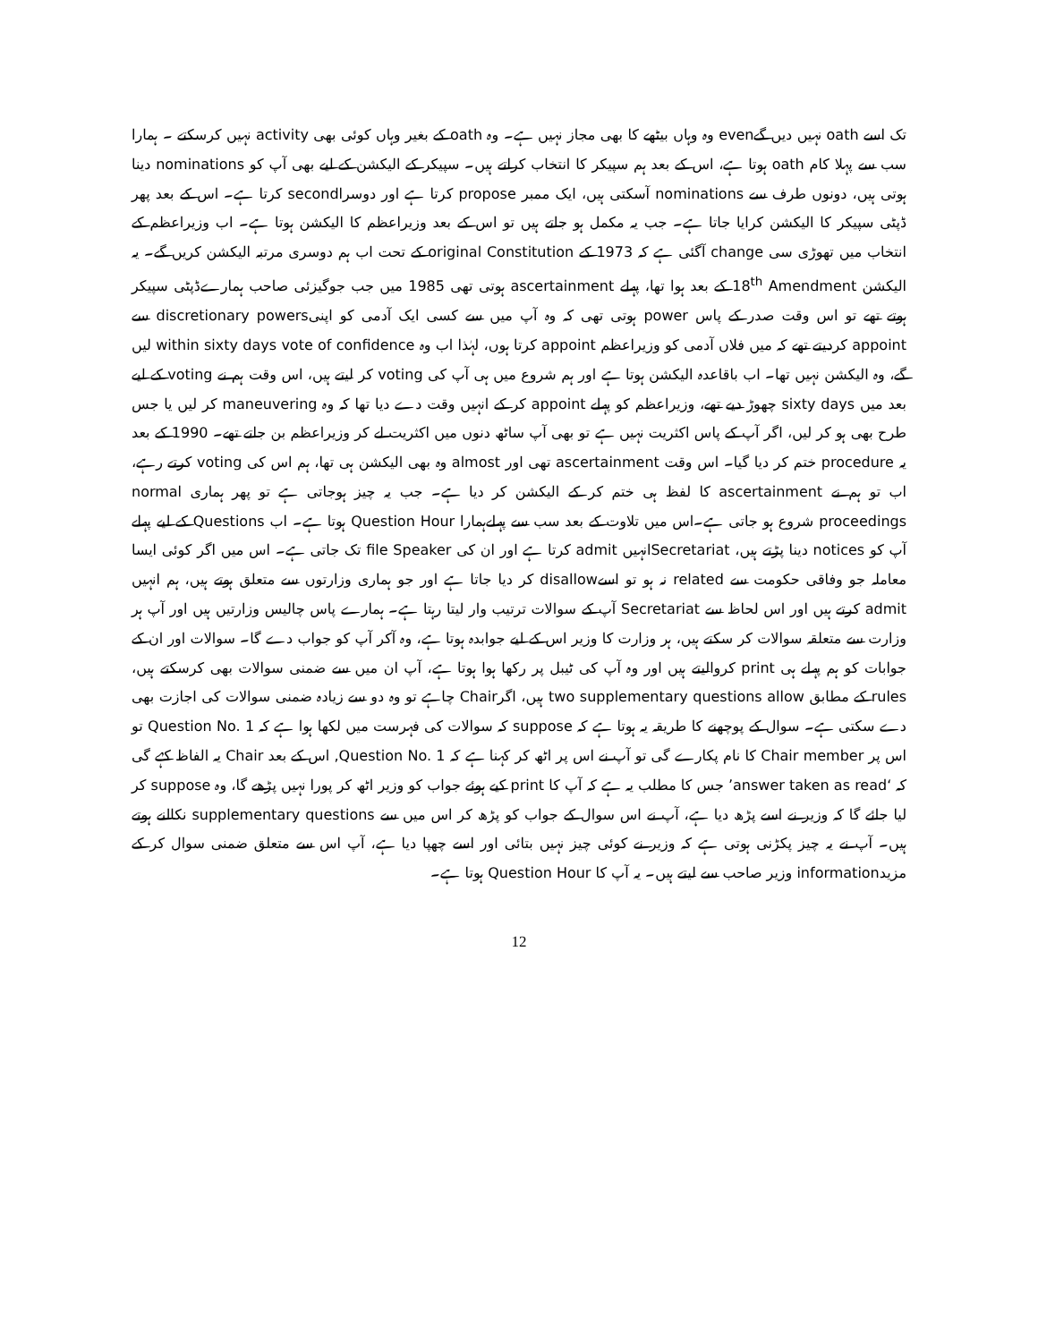تک اسے oath نہیں دیں گےeven وہ وہاں بیٹھے کا بھی مجاز نہیں ہے۔ وہ oath کے بغیر وہاں کوئی بھی activity نہیں کرسکتے ۔ ہمارا سب سے پہلا کام oath ہوتا ہے، اس کے بعد ہم سپیکر کا انتخاب کراتے ہیں۔ سپیکر کے الیکشن کے لیے بھی آپ کو nominations دینا ہوتی ہیں، دونوں طرف سے nominations آسکتی ہیں، ایک ممبر propose کرتا ہے اور دوسراsecond کرتا ہے۔ اس کے بعد پھر ڈپٹی سپیکر کا الیکشن کرایا جاتا ہے۔ جب یہ مکمل ہو جاتے ہیں تو اس کے بعد وزیراعظم کا الیکشن ہوتا ہے۔ اب وزیراعظم کے انتخاب میں تھوڑی سی change آگئی ہے کہ 1973 کے original Constitution کے تحت اب ہم دوسری مرتبہ الیکشن کریں گے۔ یہ الیکشن 18<sup>th</sup> Amendment کے بعد ہوا تھا، پہلے ascertainment ہوتی تھی 1985 میں جب جوگیزئی صاحب ہمارےڈپٹی سپیکر ہوتے تھے تو اس وقت صدر کے پاس power ہوتی تھی کہ وہ آپ میں سے کسی ایک آدمی کو اپنیdiscretionary powers سے appoint کردیتے تھے کہ میں فلاں آدمی کو وزیراعظم appoint کرتا ہوں، لہٰذا اب وہ within sixty days vote of confidence لیں گے، وہ الیکشن نہیں تھا۔ اب باقاعدہ الیکشن ہوتا ہے اور ہم شروع میں ہی آپ کی voting کر لیتے ہیں، اس وقت ہم نے voting کے لیے بعد میں sixty days چھوڑ دیے تھے، وزیراعظم کو پہلے appoint کر کے انہیں وقت دے دیا تھا کہ وہ maneuvering کر لیں یا جس طرح بھی ہو کر لیں، اگر آپ کے پاس اکثریت نہیں ہے تو بھی آپ ساٹھ دنوں میں اکثریت لے کر وزیراعظم بن جاتے تھے۔ 1990 کے بعد یہ procedure ختم کر دیا گیا۔ اس وقت ascertainment تھی اور almost وہ بھی الیکشن ہی تھا، ہم اس کی voting کرتے رہے، اب تو ہم نے ascertainment کا لفظ ہی ختم کر کے الیکشن کر دیا ہے۔ جب یہ چیز ہوجاتی ہے تو پھر ہماری normal proceedings شروع ہو جاتی ہے۔اس میں تلاوت کے بعد سب سے پہلےہمارا Question Hour ہوتا ہے۔ اب Questions کے لیے پہلے آپ کو notices دینا پڑتے ہیں، Secretariatانہیں admit کرتا ہے اور ان کی file Speaker تک جاتی ہے۔ اس میں اگر کوئی ایسا معاملہ جو وفاقی حکومت سے related نہ ہو تو اسےdisallow کر دیا جاتا ہے اور جو ہماری وزارتوں سے متعلق ہوتے ہیں، ہم انہیں admit کرتے ہیں اور اس لحاظ سے Secretariat آپ کے سوالات ترتیب وار لیتا رہتا ہے۔ ہمارے پاس چالیس وزارتیں ہیں اور آپ ہر وزارت سے متعلقہ سوالات کر سکتے ہیں، ہر وزارت کا وزیر اس کے لیے جوابدہ ہوتا ہے، وہ آکر آپ کو جواب دے گا۔ سوالات اور ان کے جوابات کو ہم پہلے ہی print کروالیتے ہیں اور وہ آپ کی ٹیبل پر رکھا ہوا ہوتا ہے، آپ ان میں سے ضمنی سوالات بھی کرسکتے ہیں، rules کے مطابق two supplementary questions allow ہیں، اگرChair چاہے تو وہ دو سے زیادہ ضمنی سوالات کی اجازت بھی دے سکتی ہے۔ سوال کے پوچھنے کا طریقہ یہ ہوتا ہے کہ suppose کہ سوالات کی فہرست میں لکھا ہوا ہے کہ Question No. 1 تو اس پر Chair member کا نام پکارے گی تو آپ نے اس پر اٹھ کر کہنا ہے کہ Question No. 1, اس کے بعد Chair یہ الفاظ کہے گی کہ ‘answer taken as read’ جس کا مطلب یہ ہے کہ آپ کا print کیے ہوئے جواب کو وزیر اٹھ کر پورا نہیں پڑھے گا، وہ suppose کر لیا جائے گا کہ وزیر نے اسے پڑھ دیا ہے، آپ نے اس سوال کے جواب کو پڑھ کر اس میں سے supplementary questions نکالنے ہوتے ہیں۔ آپ نے یہ چیز پکڑنی ہوتی ہے کہ وزیر نے کوئی چیز نہیں بتائی اور اسے چھپا دیا ہے، آپ اس سے متعلق ضمنی سوال کر کے مزیدinformation وزیر صاحب سے لیتے ہیں۔ یہ آپ کا Question Hour ہوتا ہے۔
12